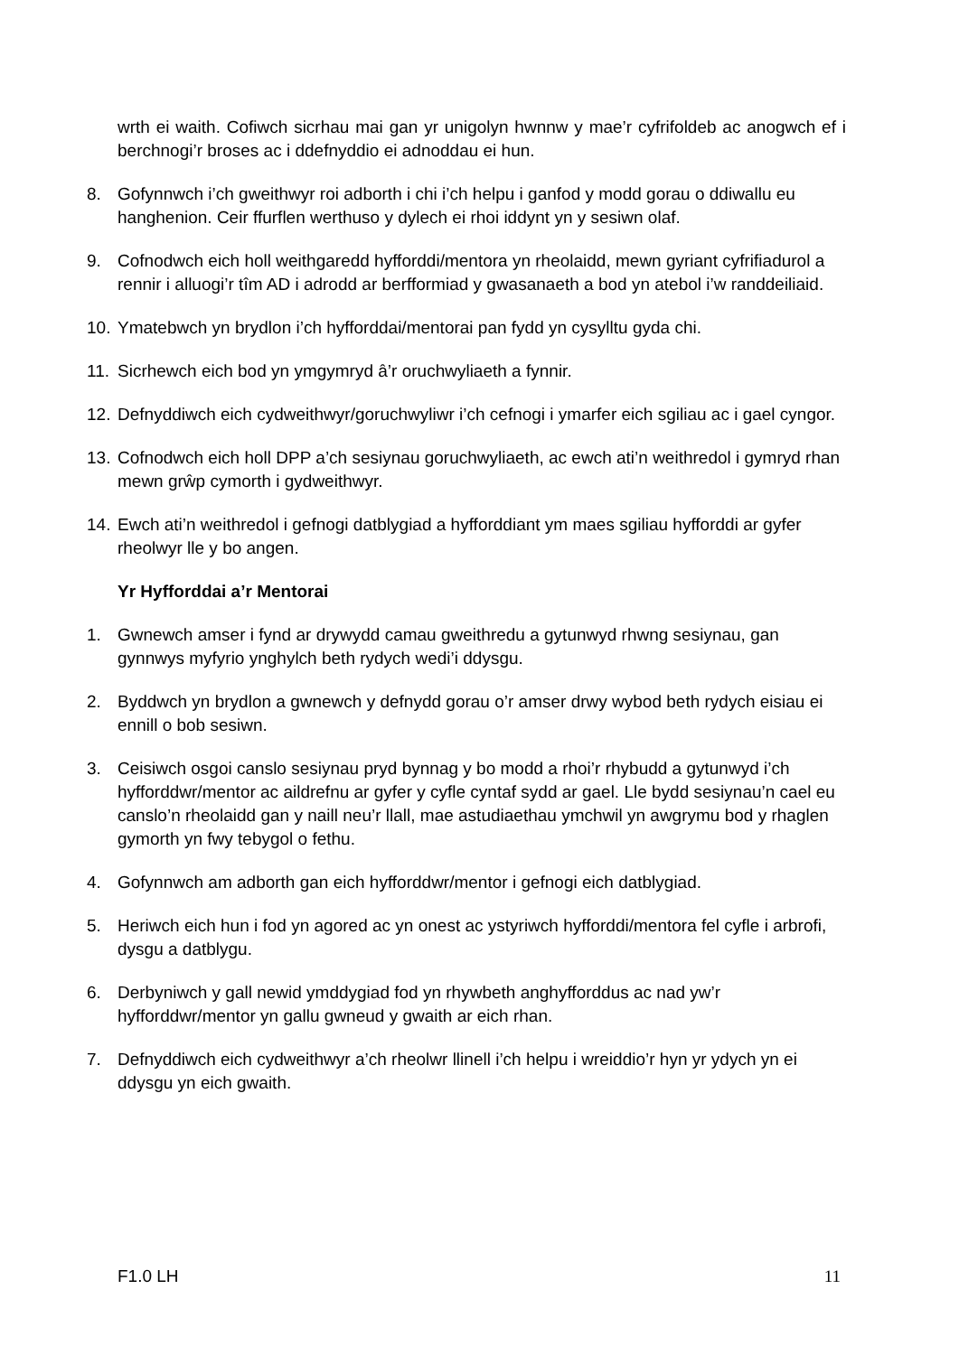wrth ei waith. Cofiwch sicrhau mai gan yr unigolyn hwnnw y mae’r cyfrifoldeb ac anogwch ef i berchnogi’r broses ac i ddefnyddio ei adnoddau ei hun.
8. Gofynnwch i’ch gweithwyr roi adborth i chi i’ch helpu i ganfod y modd gorau o ddiwallu eu hanghenion. Ceir ffurflen werthuso y dylech ei rhoi iddynt yn y sesiwn olaf.
9. Cofnodwch eich holl weithgaredd hyfforddi/mentora yn rheolaidd, mewn gyriant cyfrifiadurol a rennir i alluogi’r tîm AD i adrodd ar berfformiad y gwasanaeth a bod yn atebol i’w randdeiliaid.
10. Ymatebwch yn brydlon i’ch hyfforddai/mentorai pan fydd yn cysylltu gyda chi.
11. Sicrhewch eich bod yn ymgymryd â’r oruchwyliaeth a fynnir.
12. Defnyddiwch eich cydweithwyr/goruchwyliwr i’ch cefnogi i ymarfer eich sgiliau ac i gael cyngor.
13. Cofnodwch eich holl DPP a’ch sesiynau goruchwyliaeth, ac ewch ati’n weithredol i gymryd rhan mewn grŵp cymorth i gydweithwyr.
14. Ewch ati’n weithredol i gefnogi datblygiad a hyfforddiant ym maes sgiliau hyfforddi ar gyfer rheolwyr lle y bo angen.
Yr Hyfforddai a’r Mentorai
1. Gwnewch amser i fynd ar drywydd camau gweithredu a gytunwyd rhwng sesiynau, gan gynnwys myfyrio ynghylch beth rydych wedi’i ddysgu.
2. Byddwch yn brydlon a gwnewch y defnydd gorau o’r amser drwy wybod beth rydych eisiau ei ennill o bob sesiwn.
3. Ceisiwch osgoi canslo sesiynau pryd bynnag y bo modd a rhoi’r rhybudd a gytunwyd i’ch hyfforddwr/mentor ac aildrefnu ar gyfer y cyfle cyntaf sydd ar gael. Lle bydd sesiynau’n cael eu canslo’n rheolaidd gan y naill neu’r llall, mae astudiaethau ymchwil yn awgrymu bod y rhaglen gymorth yn fwy tebygol o fethu.
4. Gofynnwch am adborth gan eich hyfforddwr/mentor i gefnogi eich datblygiad.
5. Heriwch eich hun i fod yn agored ac yn onest ac ystyriwch hyfforddi/mentora fel cyfle i arbrofi, dysgu a datblygu.
6. Derbyniwch y gall newid ymddygiad fod yn rhywbeth anghyfforddus ac nad yw’r hyfforddwr/mentor yn gallu gwneud y gwaith ar eich rhan.
7. Defnyddiwch eich cydweithwyr a’ch rheolwr llinell i’ch helpu i wreiddio’r hyn yr ydych yn ei ddysgu yn eich gwaith.
F1.0 LH 11